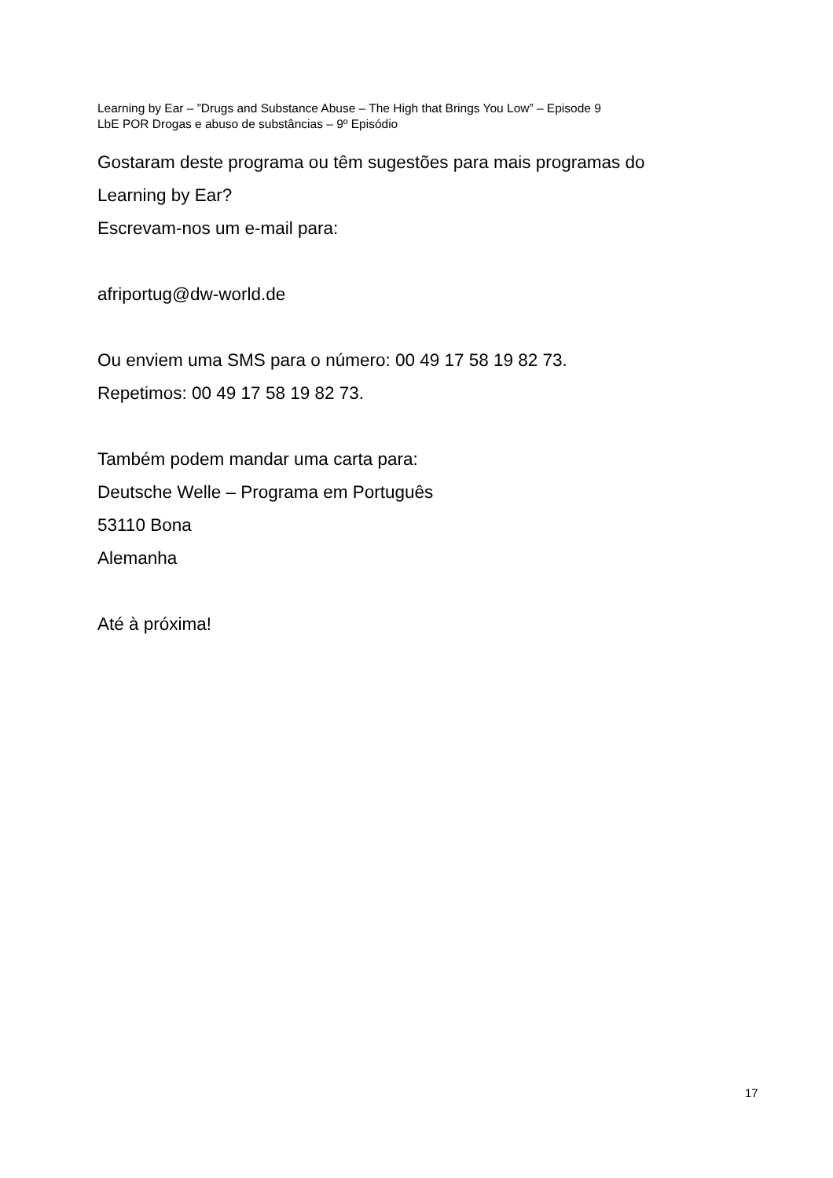Learning by Ear – ”Drugs and Substance Abuse – The High that Brings You Low” – Episode 9
LbE POR Drogas e abuso de substâncias – 9º Episódio
Gostaram deste programa ou têm sugestões para mais programas do
Learning by Ear?
Escrevam-nos um e-mail para:
afriportug@dw-world.de
Ou enviem uma SMS para o número: 00 49 17 58 19 82 73.
Repetimos: 00 49 17 58 19 82 73.
Também podem mandar uma carta para:
Deutsche Welle – Programa em Português
53110 Bona
Alemanha
Até à próxima!
17